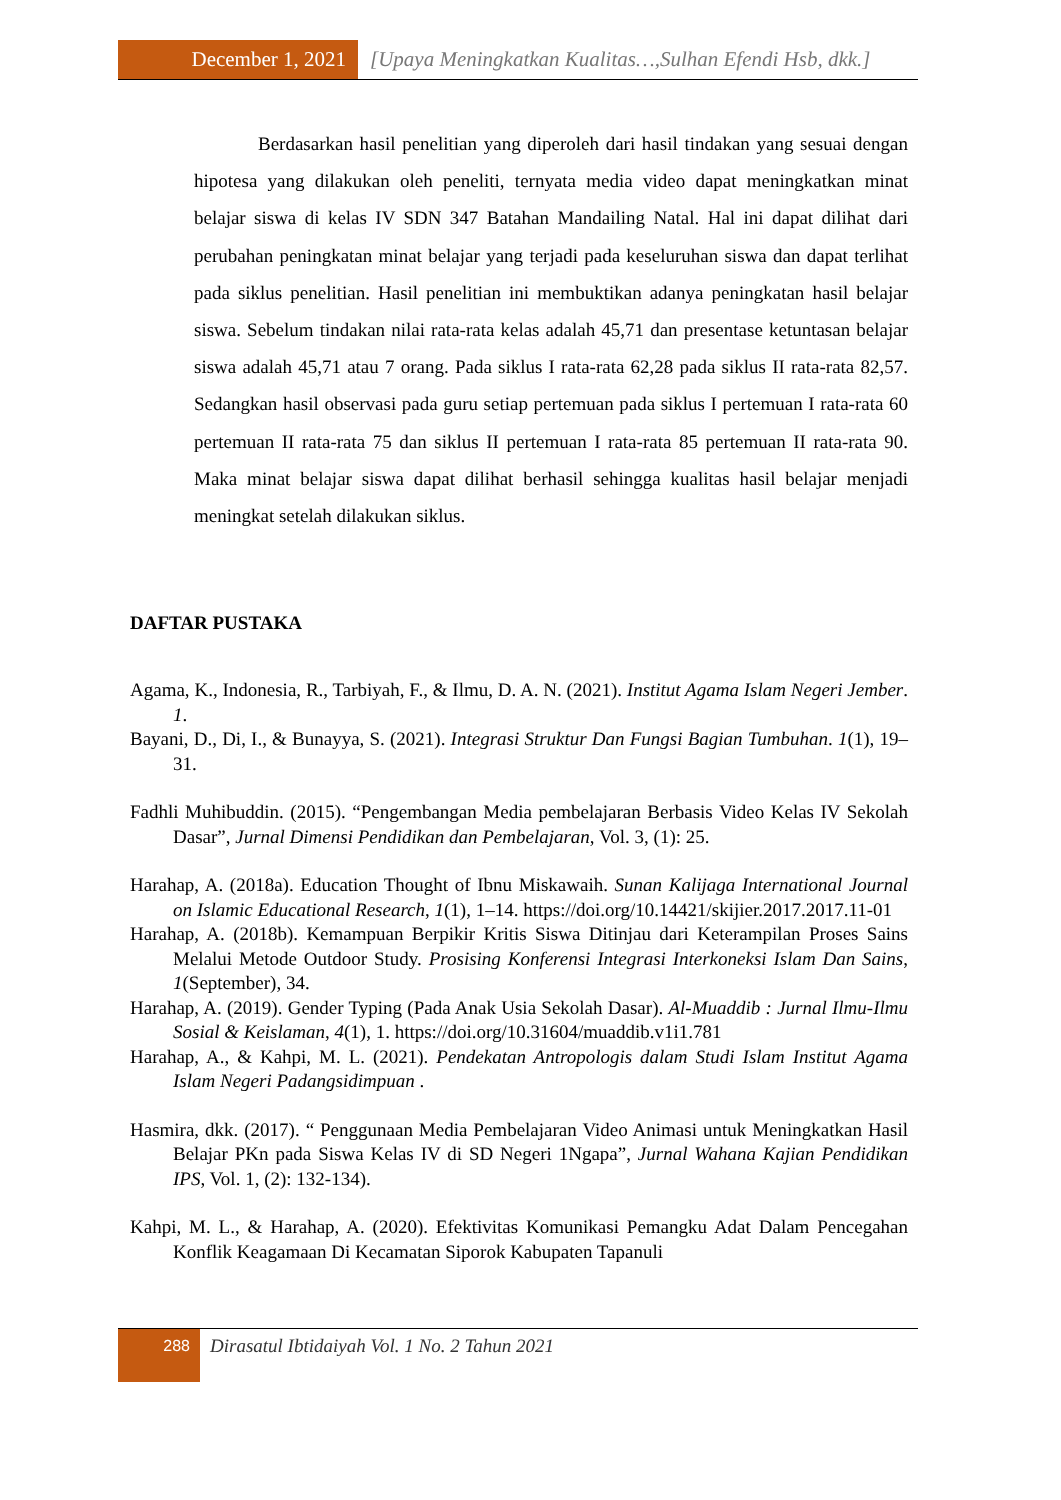December 1, 2021 [Upaya Meningkatkan Kualitas…,Sulhan Efendi Hsb, dkk.]
Berdasarkan hasil penelitian yang diperoleh dari hasil tindakan yang sesuai dengan hipotesa yang dilakukan oleh peneliti, ternyata media video dapat meningkatkan minat belajar siswa di kelas IV SDN 347 Batahan Mandailing Natal. Hal ini dapat dilihat dari perubahan peningkatan minat belajar yang terjadi pada keseluruhan siswa dan dapat terlihat pada siklus penelitian. Hasil penelitian ini membuktikan adanya peningkatan hasil belajar siswa. Sebelum tindakan nilai rata-rata kelas adalah 45,71 dan presentase ketuntasan belajar siswa adalah 45,71 atau 7 orang. Pada siklus I rata-rata 62,28 pada siklus II rata-rata 82,57. Sedangkan hasil observasi pada guru setiap pertemuan pada siklus I pertemuan I rata-rata 60 pertemuan II rata-rata 75 dan siklus II pertemuan I rata-rata 85 pertemuan II rata-rata 90. Maka minat belajar siswa dapat dilihat berhasil sehingga kualitas hasil belajar menjadi meningkat setelah dilakukan siklus.
DAFTAR PUSTAKA
Agama, K., Indonesia, R., Tarbiyah, F., & Ilmu, D. A. N. (2021). Institut Agama Islam Negeri Jember. 1.
Bayani, D., Di, I., & Bunayya, S. (2021). Integrasi Struktur Dan Fungsi Bagian Tumbuhan. 1(1), 19–31.
Fadhli Muhibuddin. (2015). “Pengembangan Media pembelajaran Berbasis Video Kelas IV Sekolah Dasar”, Jurnal Dimensi Pendidikan dan Pembelajaran, Vol. 3, (1): 25.
Harahap, A. (2018a). Education Thought of Ibnu Miskawaih. Sunan Kalijaga International Journal on Islamic Educational Research, 1(1), 1–14. https://doi.org/10.14421/skijier.2017.2017.11-01
Harahap, A. (2018b). Kemampuan Berpikir Kritis Siswa Ditinjau dari Keterampilan Proses Sains Melalui Metode Outdoor Study. Prosising Konferensi Integrasi Interkoneksi Islam Dan Sains, 1(September), 34.
Harahap, A. (2019). Gender Typing (Pada Anak Usia Sekolah Dasar). Al-Muaddib : Jurnal Ilmu-Ilmu Sosial & Keislaman, 4(1), 1. https://doi.org/10.31604/muaddib.v1i1.781
Harahap, A., & Kahpi, M. L. (2021). Pendekatan Antropologis dalam Studi Islam Institut Agama Islam Negeri Padangsidimpuan .
Hasmira, dkk. (2017). “ Penggunaan Media Pembelajaran Video Animasi untuk Meningkatkan Hasil Belajar PKn pada Siswa Kelas IV di SD Negeri 1Ngapa”, Jurnal Wahana Kajian Pendidikan IPS, Vol. 1, (2): 132-134).
Kahpi, M. L., & Harahap, A. (2020). Efektivitas Komunikasi Pemangku Adat Dalam Pencegahan Konflik Keagamaan Di Kecamatan Siporok Kabupaten Tapanuli
288
Dirasatul Ibtidaiyah Vol. 1 No. 2 Tahun 2021